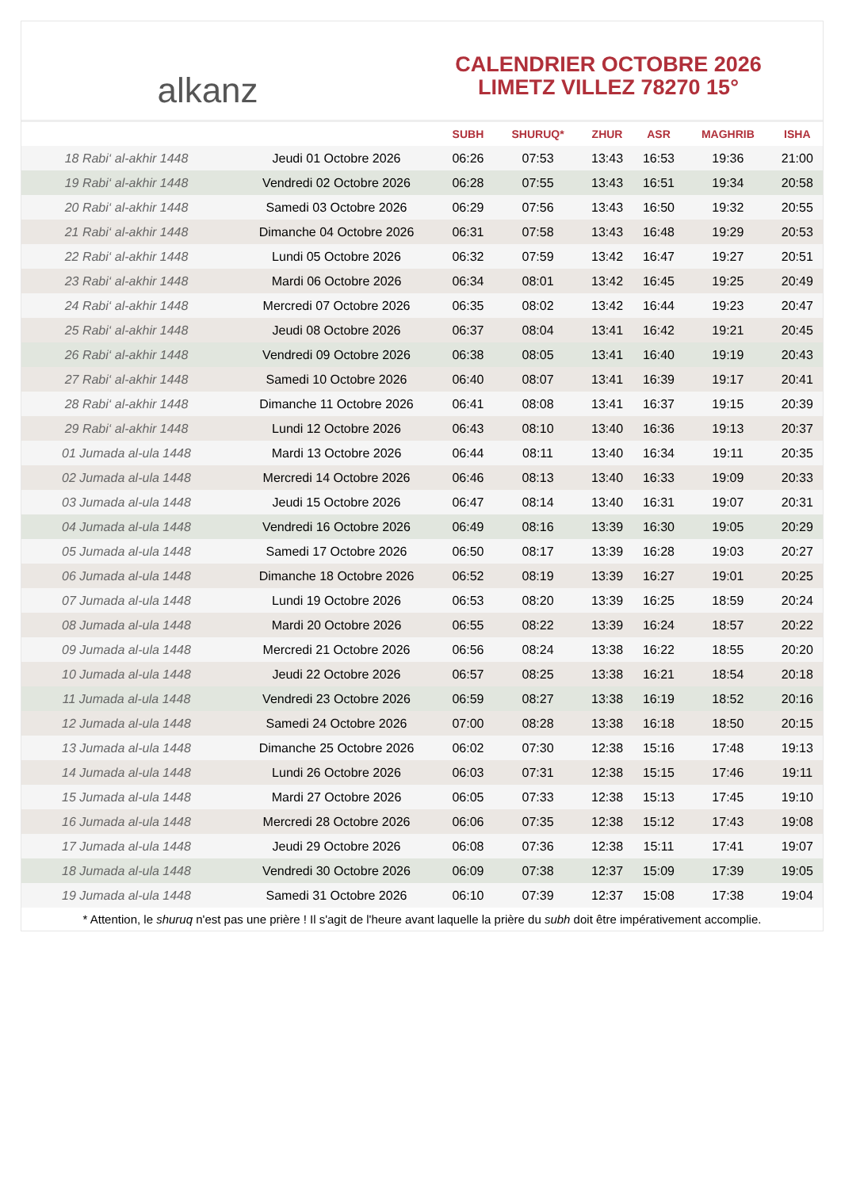alkanz
CALENDRIER OCTOBRE 2026
LIMETZ VILLEZ 78270 15°
| | | SUBH | SHURUQ* | ZHUR | ASR | MAGHRIB | ISHA |
| --- | --- | --- | --- | --- | --- | --- | --- |
| 18 Rabi‘ al-akhir 1448 | Jeudi 01 Octobre 2026 | 06:26 | 07:53 | 13:43 | 16:53 | 19:36 | 21:00 |
| 19 Rabi‘ al-akhir 1448 | Vendredi 02 Octobre 2026 | 06:28 | 07:55 | 13:43 | 16:51 | 19:34 | 20:58 |
| 20 Rabi‘ al-akhir 1448 | Samedi 03 Octobre 2026 | 06:29 | 07:56 | 13:43 | 16:50 | 19:32 | 20:55 |
| 21 Rabi‘ al-akhir 1448 | Dimanche 04 Octobre 2026 | 06:31 | 07:58 | 13:43 | 16:48 | 19:29 | 20:53 |
| 22 Rabi‘ al-akhir 1448 | Lundi 05 Octobre 2026 | 06:32 | 07:59 | 13:42 | 16:47 | 19:27 | 20:51 |
| 23 Rabi‘ al-akhir 1448 | Mardi 06 Octobre 2026 | 06:34 | 08:01 | 13:42 | 16:45 | 19:25 | 20:49 |
| 24 Rabi‘ al-akhir 1448 | Mercredi 07 Octobre 2026 | 06:35 | 08:02 | 13:42 | 16:44 | 19:23 | 20:47 |
| 25 Rabi‘ al-akhir 1448 | Jeudi 08 Octobre 2026 | 06:37 | 08:04 | 13:41 | 16:42 | 19:21 | 20:45 |
| 26 Rabi‘ al-akhir 1448 | Vendredi 09 Octobre 2026 | 06:38 | 08:05 | 13:41 | 16:40 | 19:19 | 20:43 |
| 27 Rabi‘ al-akhir 1448 | Samedi 10 Octobre 2026 | 06:40 | 08:07 | 13:41 | 16:39 | 19:17 | 20:41 |
| 28 Rabi‘ al-akhir 1448 | Dimanche 11 Octobre 2026 | 06:41 | 08:08 | 13:41 | 16:37 | 19:15 | 20:39 |
| 29 Rabi‘ al-akhir 1448 | Lundi 12 Octobre 2026 | 06:43 | 08:10 | 13:40 | 16:36 | 19:13 | 20:37 |
| 01 Jumada al-ula 1448 | Mardi 13 Octobre 2026 | 06:44 | 08:11 | 13:40 | 16:34 | 19:11 | 20:35 |
| 02 Jumada al-ula 1448 | Mercredi 14 Octobre 2026 | 06:46 | 08:13 | 13:40 | 16:33 | 19:09 | 20:33 |
| 03 Jumada al-ula 1448 | Jeudi 15 Octobre 2026 | 06:47 | 08:14 | 13:40 | 16:31 | 19:07 | 20:31 |
| 04 Jumada al-ula 1448 | Vendredi 16 Octobre 2026 | 06:49 | 08:16 | 13:39 | 16:30 | 19:05 | 20:29 |
| 05 Jumada al-ula 1448 | Samedi 17 Octobre 2026 | 06:50 | 08:17 | 13:39 | 16:28 | 19:03 | 20:27 |
| 06 Jumada al-ula 1448 | Dimanche 18 Octobre 2026 | 06:52 | 08:19 | 13:39 | 16:27 | 19:01 | 20:25 |
| 07 Jumada al-ula 1448 | Lundi 19 Octobre 2026 | 06:53 | 08:20 | 13:39 | 16:25 | 18:59 | 20:24 |
| 08 Jumada al-ula 1448 | Mardi 20 Octobre 2026 | 06:55 | 08:22 | 13:39 | 16:24 | 18:57 | 20:22 |
| 09 Jumada al-ula 1448 | Mercredi 21 Octobre 2026 | 06:56 | 08:24 | 13:38 | 16:22 | 18:55 | 20:20 |
| 10 Jumada al-ula 1448 | Jeudi 22 Octobre 2026 | 06:57 | 08:25 | 13:38 | 16:21 | 18:54 | 20:18 |
| 11 Jumada al-ula 1448 | Vendredi 23 Octobre 2026 | 06:59 | 08:27 | 13:38 | 16:19 | 18:52 | 20:16 |
| 12 Jumada al-ula 1448 | Samedi 24 Octobre 2026 | 07:00 | 08:28 | 13:38 | 16:18 | 18:50 | 20:15 |
| 13 Jumada al-ula 1448 | Dimanche 25 Octobre 2026 | 06:02 | 07:30 | 12:38 | 15:16 | 17:48 | 19:13 |
| 14 Jumada al-ula 1448 | Lundi 26 Octobre 2026 | 06:03 | 07:31 | 12:38 | 15:15 | 17:46 | 19:11 |
| 15 Jumada al-ula 1448 | Mardi 27 Octobre 2026 | 06:05 | 07:33 | 12:38 | 15:13 | 17:45 | 19:10 |
| 16 Jumada al-ula 1448 | Mercredi 28 Octobre 2026 | 06:06 | 07:35 | 12:38 | 15:12 | 17:43 | 19:08 |
| 17 Jumada al-ula 1448 | Jeudi 29 Octobre 2026 | 06:08 | 07:36 | 12:38 | 15:11 | 17:41 | 19:07 |
| 18 Jumada al-ula 1448 | Vendredi 30 Octobre 2026 | 06:09 | 07:38 | 12:37 | 15:09 | 17:39 | 19:05 |
| 19 Jumada al-ula 1448 | Samedi 31 Octobre 2026 | 06:10 | 07:39 | 12:37 | 15:08 | 17:38 | 19:04 |
* Attention, le shuruq n'est pas une prière ! Il s'agit de l'heure avant laquelle la prière du subh doit être impérativement accomplie.